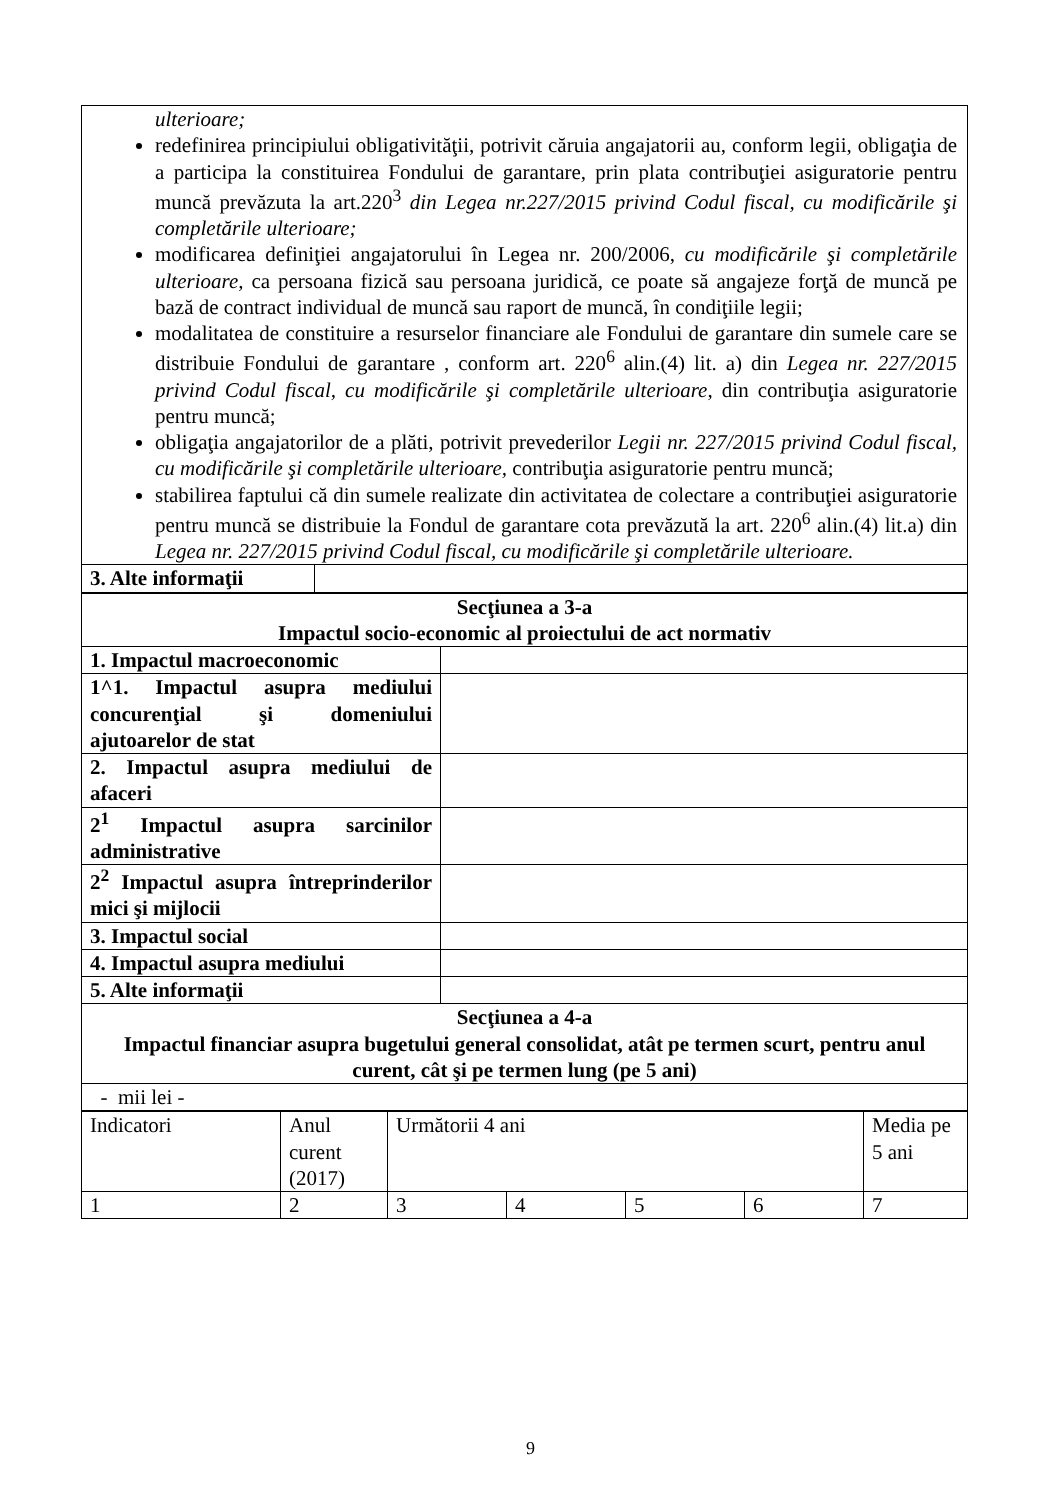| ulterioare; redefinirea principiului obligativităţii, potrivit căruia angajatorii au, conform legii, obligaţia de a participa la constituirea Fondului de garantare, prin plata contribuţiei asiguratorie pentru muncă prevăzuta la art.220<sup>3</sup> din Legea nr.227/2015 privind Codul fiscal, cu modificările şi completările ulterioare; modificarea definiţiei angajatorului în Legea nr. 200/2006, cu modificările şi completările ulterioare, ca persoana fizică sau persoana juridică, ce poate să angajeze forţă de muncă pe bază de contract individual de muncă sau raport de muncă, în condiţiile legii; modalitatea de constituire a resurselor financiare ale Fondului de garantare din sumele care se distribuie Fondului de garantare , conform art. 220<sup>6</sup> alin.(4) lit. a) din Legea nr. 227/2015 privind Codul fiscal, cu modificările şi completările ulterioare , din contribuţia asiguratorie pentru muncă; obligaţia angajatorilor de a plăti, potrivit prevederilor Legii nr. 227/2015 privind Codul fiscal, cu modificările şi completările ulterioare, contribuţia asiguratorie pentru muncă; stabilirea faptului că din sumele realizate din activitatea de colectare a contribuţiei asiguratorie pentru muncă se distribuie la Fondul de garantare cota prevăzută la art. 220<sup>6</sup> alin.(4) lit.a) din Legea nr. 227/2015 privind Codul fiscal, cu modificările şi completările ulterioare. | |
| 3. Alte informaţii | |
| Secţiunea a 3-a Impactul socio-economic al proiectului de act normativ | |
| 1. Impactul macroeconomic | |
| 1^1. Impactul asupra mediului concurenţial şi domeniului ajutoarelor de stat | |
| 2. Impactul asupra mediului de afaceri | |
| 2<sup>1</sup> Impactul asupra sarcinilor administrative | |
| 2<sup>2</sup> Impactul asupra întreprinderilor mici şi mijlocii | |
| 3. Impactul social | |
| 4. Impactul asupra mediului | |
| 5. Alte informaţii | |
| Secţiunea a 4-a Impactul financiar asupra bugetului general consolidat, atât pe termen scurt, pentru anul curent, cât şi pe termen lung (pe 5 ani) | |
| - mii lei - | |
| Indicatori | Anul curent (2017) | Următorii 4 ani | | | | Media pe 5 ani |
| 1 | 2 | 3 | 4 | 5 | 6 | 7 |
9